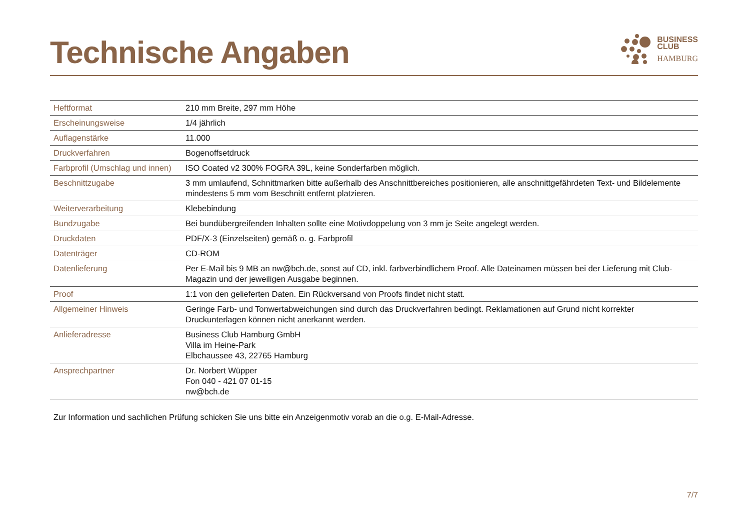Technische Angaben
BUSINESS
CLUB
HAMBURG
| Heftformat | 210 mm Breite, 297 mm Höhe |
| Erscheinungsweise | 1/4 jährlich |
| Auflagenstärke | 11.000 |
| Druckverfahren | Bogenoffsetdruck |
| Farbprofil (Umschlag und innen) | ISO Coated v2 300% FOGRA 39L, keine Sonderfarben möglich. |
| Beschnittzugabe | 3 mm umlaufend, Schnittmarken bitte außerhalb des Anschnittbereiches positionieren, alle anschnittgefährdeten Text- und Bildelemente mindestens 5 mm vom Beschnitt entfernt platzieren. |
| Weiterverarbeitung | Klebebindung |
| Bundzugabe | Bei bundübergreifenden Inhalten sollte eine Motivdoppelung von 3 mm je Seite angelegt werden. |
| Druckdaten | PDF/X-3 (Einzelseiten) gemäß o. g. Farbprofil |
| Datenträger | CD-ROM |
| Datenlieferung | Per E-Mail bis 9 MB an nw@bch.de, sonst auf CD, inkl. farbverbindlichem Proof. Alle Dateinamen müssen bei der Lieferung mit Club-Magazin und der jeweiligen Ausgabe beginnen. |
| Proof | 1:1 von den gelieferten Daten. Ein Rückversand von Proofs findet nicht statt. |
| Allgemeiner Hinweis | Geringe Farb- und Tonwertabweichungen sind durch das Druckverfahren bedingt. Reklamationen auf Grund nicht korrekter Druckunterlagen können nicht anerkannt werden. |
| Anlieferadresse | Business Club Hamburg GmbH Villa im Heine-Park Elbchaussee 43, 22765 Hamburg |
| Ansprechpartner | Dr. Norbert Wüpper Fon 040 - 421 07 01-15 nw@bch.de |
Zur Information und sachlichen Prüfung schicken Sie uns bitte ein Anzeigenmotiv vorab an die o.g. E-Mail-Adresse.
7/7